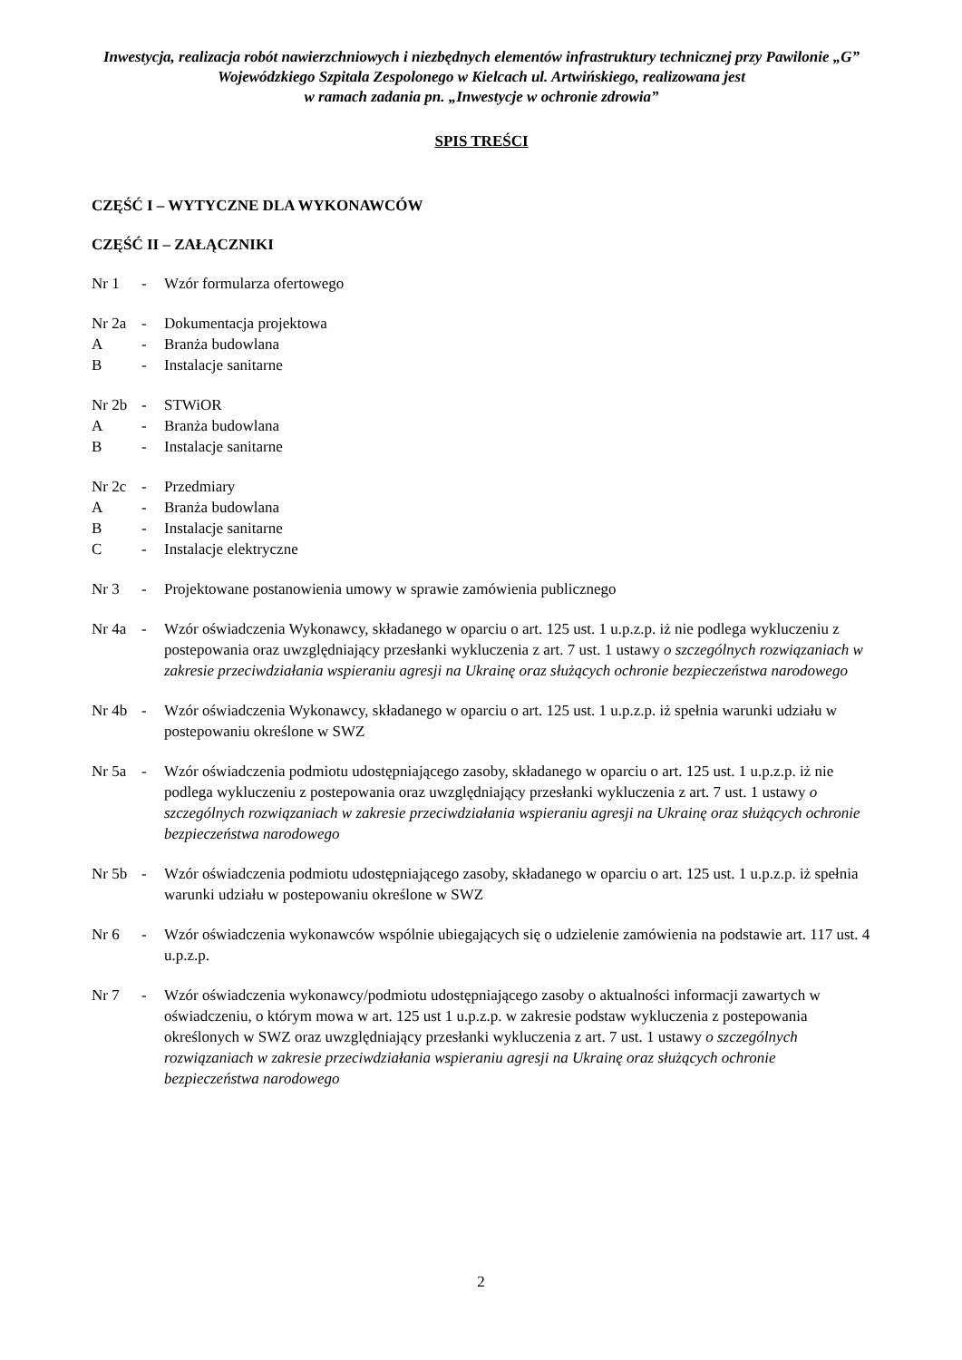Inwestycja, realizacja robót nawierzchniowych i niezbędnych elementów infrastruktury technicznej przy Pawilonie „G” Wojewódzkiego Szpitala Zespolonego w Kielcach ul. Artwińskiego, realizowana jest
w ramach zadania pn. „Inwestycje w ochronie zdrowia”
SPIS TREŚCI
CZĘŚĆ I – WYTYCZNE DLA WYKONAWCÓW
CZĘŚĆ II – ZAŁĄCZNIKI
Nr 1 - Wzór formularza ofertowego
Nr 2a - Dokumentacja projektowa
A - Branża budowlana
B - Instalacje sanitarne
Nr 2b - STWiOR
A - Branża budowlana
B - Instalacje sanitarne
Nr 2c - Przedmiary
A - Branża budowlana
B - Instalacje sanitarne
C - Instalacje elektryczne
Nr 3 - Projektowane postanowienia umowy w sprawie zamówienia publicznego
Nr 4a - Wzór oświadczenia Wykonawcy, składanego w oparciu o art. 125 ust. 1 u.p.z.p. iż nie podlega wykluczeniu z postepowania oraz uwzględniający przesłanki wykluczenia z art. 7 ust. 1 ustawy o szczególnych rozwiązaniach w zakresie przeciwdziałania wspieraniu agresji na Ukrainę oraz służących ochronie bezpieczeństwa narodowego
Nr 4b - Wzór oświadczenia Wykonawcy, składanego w oparciu o art. 125 ust. 1 u.p.z.p. iż spełnia warunki udziału w postepowaniu określone w SWZ
Nr 5a - Wzór oświadczenia podmiotu udostępniającego zasoby, składanego w oparciu o art. 125 ust. 1 u.p.z.p. iż nie podlega wykluczeniu z postepowania oraz uwzględniający przesłanki wykluczenia z art. 7 ust. 1 ustawy o szczególnych rozwiązaniach w zakresie przeciwdziałania wspieraniu agresji na Ukrainę oraz służących ochronie bezpieczeństwa narodowego
Nr 5b - Wzór oświadczenia podmiotu udostępniającego zasoby, składanego w oparciu o art. 125 ust. 1 u.p.z.p. iż spełnia warunki udziału w postepowaniu określone w SWZ
Nr 6 - Wzór oświadczenia wykonawców wspólnie ubiegających się o udzielenie zamówienia na podstawie art. 117 ust. 4 u.p.z.p.
Nr 7 - Wzór oświadczenia wykonawcy/podmiotu udostępniającego zasoby o aktualności informacji zawartych w oświadczeniu, o którym mowa w art. 125 ust 1 u.p.z.p. w zakresie podstaw wykluczenia z postepowania określonych w SWZ oraz uwzględniający przesłanki wykluczenia z art. 7 ust. 1 ustawy o szczególnych rozwiązaniach w zakresie przeciwdziałania wspieraniu agresji na Ukrainę oraz służących ochronie bezpieczeństwa narodowego
2